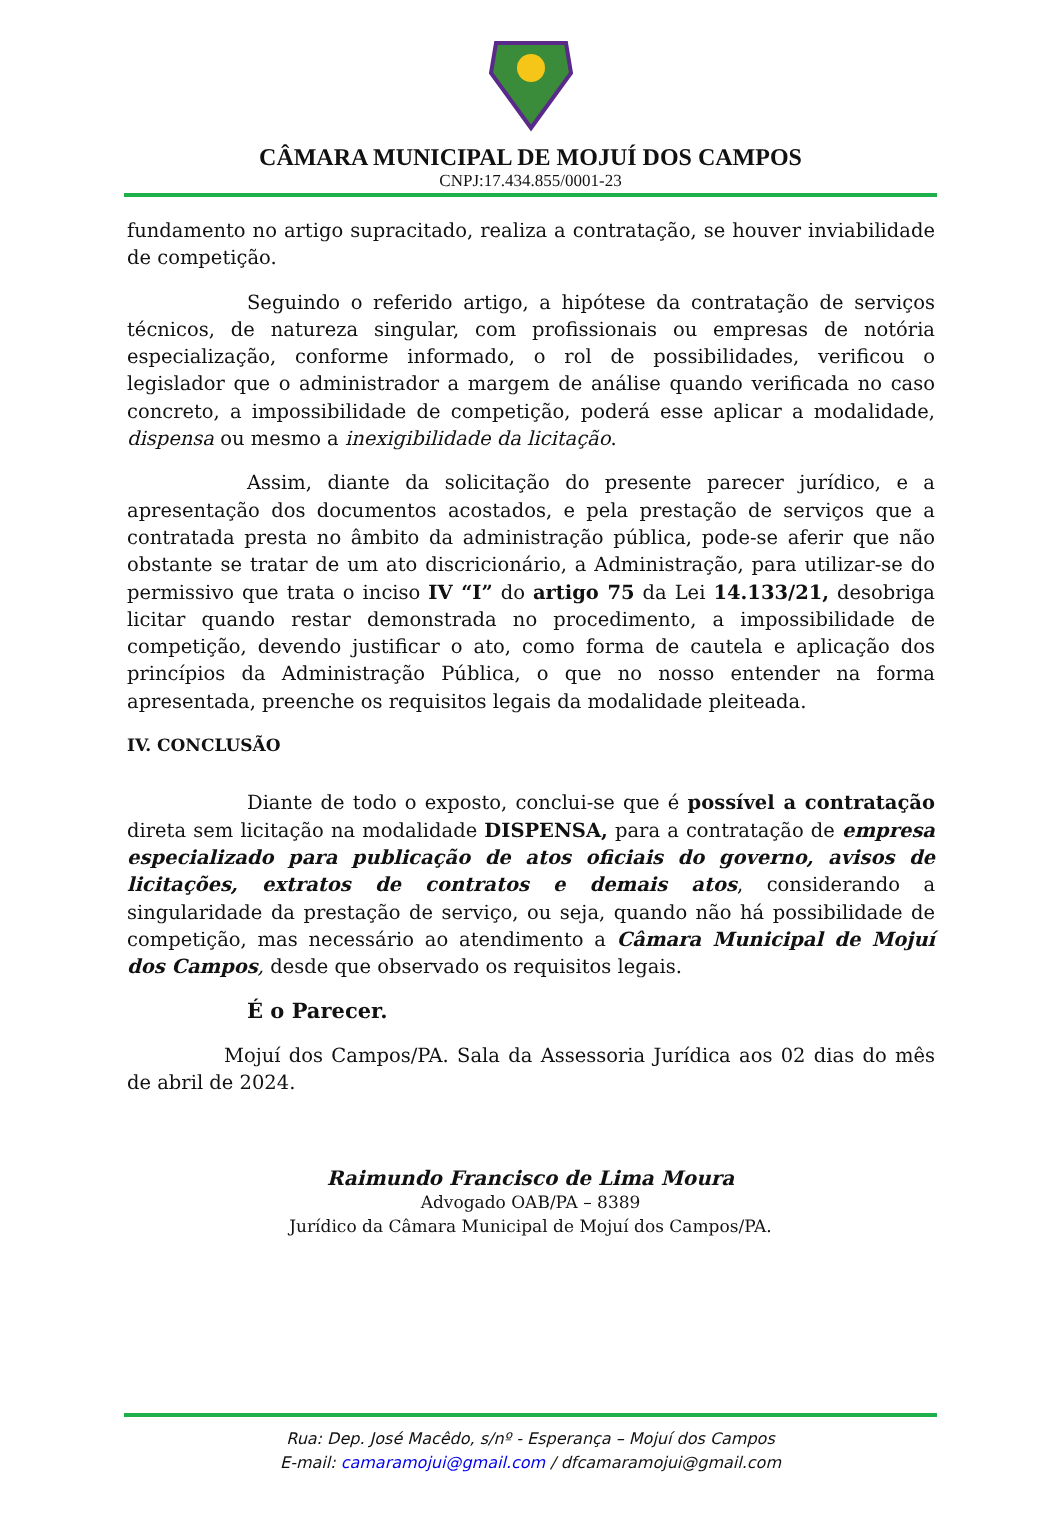CÂMARA MUNICIPAL DE MOJUÍ DOS CAMPOS
CNPJ:17.434.855/0001-23
fundamento no artigo supracitado, realiza a contratação, se houver inviabilidade de competição.
Seguindo o referido artigo, a hipótese da contratação de serviços técnicos, de natureza singular, com profissionais ou empresas de notória especialização, conforme informado, o rol de possibilidades, verificou o legislador que o administrador a margem de análise quando verificada no caso concreto, a impossibilidade de competição, poderá esse aplicar a modalidade, dispensa ou mesmo a inexigibilidade da licitação.
Assim, diante da solicitação do presente parecer jurídico, e a apresentação dos documentos acostados, e pela prestação de serviços que a contratada presta no âmbito da administração pública, pode-se aferir que não obstante se tratar de um ato discricionário, a Administração, para utilizar-se do permissivo que trata o inciso IV “I” do artigo 75 da Lei 14.133/21, desobriga licitar quando restar demonstrada no procedimento, a impossibilidade de competição, devendo justificar o ato, como forma de cautela e aplicação dos princípios da Administração Pública, o que no nosso entender na forma apresentada, preenche os requisitos legais da modalidade pleiteada.
IV. CONCLUSÃO
Diante de todo o exposto, conclui-se que é possível a contratação direta sem licitação na modalidade DISPENSA, para a contratação de empresa especializado para publicação de atos oficiais do governo, avisos de licitações, extratos de contratos e demais atos, considerando a singularidade da prestação de serviço, ou seja, quando não há possibilidade de competição, mas necessário ao atendimento a Câmara Municipal de Mojuí dos Campos, desde que observado os requisitos legais.
É o Parecer.
Mojuí dos Campos/PA. Sala da Assessoria Jurídica aos 02 dias do mês de abril de 2024.
Raimundo Francisco de Lima Moura
Advogado OAB/PA – 8389
Jurídico da Câmara Municipal de Mojuí dos Campos/PA.
Rua: Dep. José Macêdo, s/nº - Esperança – Mojuí dos Campos
E-mail: camaramojui@gmail.com / dfcamaramojui@gmail.com